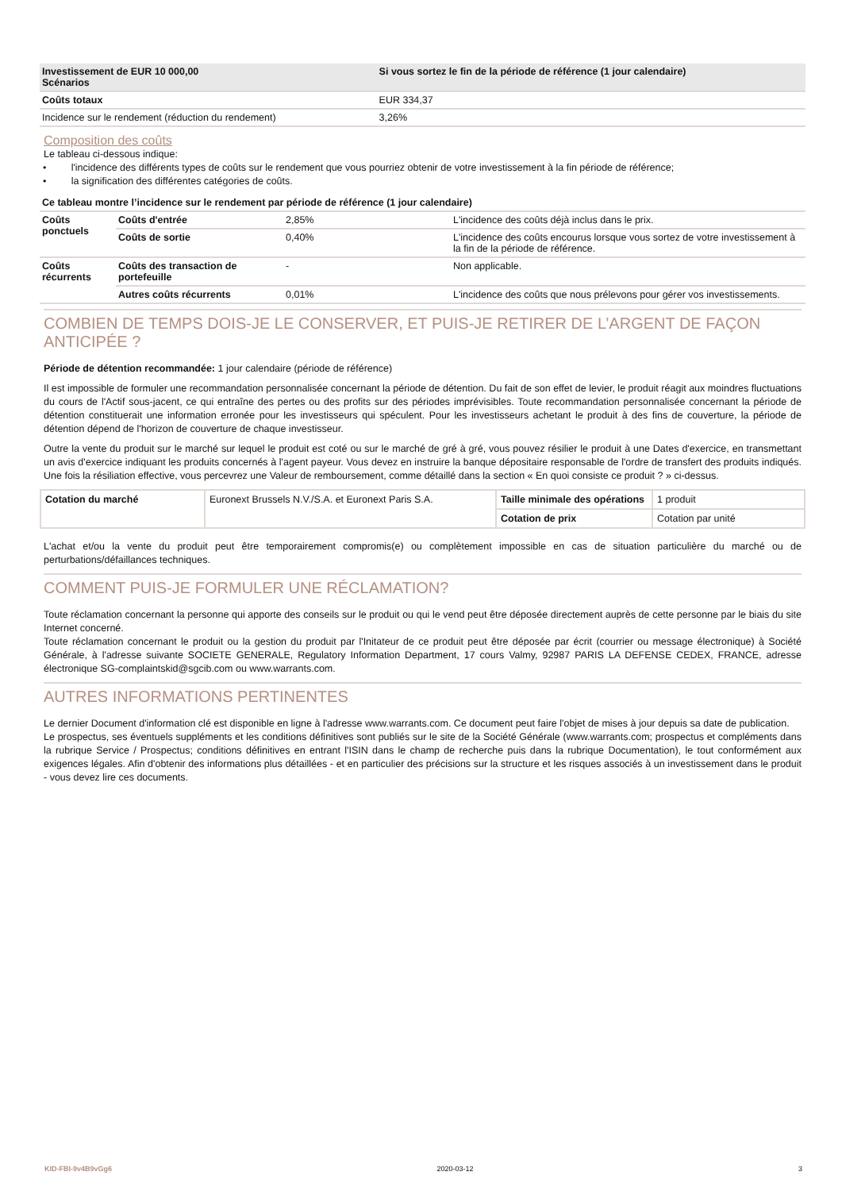| Investissement de EUR 10 000,00 Scénarios | Si vous sortez le fin de la période de référence (1 jour calendaire) |
| --- | --- |
| Coûts totaux | EUR 334,37 |
| Incidence sur le rendement (réduction du rendement) | 3,26% |
Composition des coûts
Le tableau ci-dessous indique:
• l'incidence des différents types de coûts sur le rendement que vous pourriez obtenir de votre investissement à la fin période de référence;
• la signification des différentes catégories de coûts.
| Ce tableau montre l’incidence sur le rendement par période de référence (1 jour calendaire) | | | |
| --- | --- | --- | --- |
| Coûts ponctuels | Coûts d'entrée | 2,85% | L'incidence des coûts déjà inclus dans le prix. |
| | Coûts de sortie | 0,40% | L'incidence des coûts encourus lorsque vous sortez de votre investissement à la fin de la période de référence. |
| Coûts récurrents | Coûts des transaction de portefeuille | - | Non applicable. |
| | Autres coûts récurrents | 0,01% | L'incidence des coûts que nous prélevons pour gérer vos investissements. |
COMBIEN DE TEMPS DOIS-JE LE CONSERVER, ET PUIS-JE RETIRER DE L’ARGENT DE FAÇON ANTICIPÉE ?
Période de détention recommandée: 1 jour calendaire (période de référence)
Il est impossible de formuler une recommandation personnalisée concernant la période de détention. Du fait de son effet de levier, le produit réagit aux moindres fluctuations du cours de l'Actif sous-jacent, ce qui entraîne des pertes ou des profits sur des périodes imprévisibles. Toute recommandation personnalisée concernant la période de détention constituerait une information erronée pour les investisseurs qui spéculent. Pour les investisseurs achetant le produit à des fins de couverture, la période de détention dépend de l'horizon de couverture de chaque investisseur.
Outre la vente du produit sur le marché sur lequel le produit est coté ou sur le marché de gré à gré, vous pouvez résilier le produit à une Dates d'exercice, en transmettant un avis d'exercice indiquant les produits concernés à l'agent payeur. Vous devez en instruire la banque dépositaire responsable de l'ordre de transfert des produits indiqués. Une fois la résiliation effective, vous percevrez une Valeur de remboursement, comme détaillé dans la section « En quoi consiste ce produit ? » ci-dessus.
| Cotation du marché | Euronext Brussels N.V./S.A. et Euronext Paris S.A. | Taille minimale des opérations | 1 produit |
| | | Cotation de prix | Cotation par unité |
L'achat et/ou la vente du produit peut être temporairement compromis(e) ou complètement impossible en cas de situation particulière du marché ou de perturbations/défaillances techniques.
COMMENT PUIS-JE FORMULER UNE RÉCLAMATION?
Toute réclamation concernant la personne qui apporte des conseils sur le produit ou qui le vend peut être déposée directement auprès de cette personne par le biais du site Internet concerné.
Toute réclamation concernant le produit ou la gestion du produit par l'Initateur de ce produit peut être déposée par écrit (courrier ou message électronique) à Société Générale, à l'adresse suivante SOCIETE GENERALE, Regulatory Information Department, 17 cours Valmy, 92987 PARIS LA DEFENSE CEDEX, FRANCE, adresse électronique SG-complaintskid@sgcib.com ou www.warrants.com.
AUTRES INFORMATIONS PERTINENTES
Le dernier Document d'information clé est disponible en ligne à l'adresse www.warrants.com. Ce document peut faire l'objet de mises à jour depuis sa date de publication.
Le prospectus, ses éventuels suppléments et les conditions définitives sont publiés sur le site de la Société Générale (www.warrants.com; prospectus et compléments dans la rubrique Service / Prospectus; conditions définitives en entrant l'ISIN dans le champ de recherche puis dans la rubrique Documentation), le tout conformément aux exigences légales. Afin d'obtenir des informations plus détaillées - et en particulier des précisions sur la structure et les risques associés à un investissement dans le produit - vous devez lire ces documents.
KID-FBI-9v4B9vGg6 2020-03-12 3